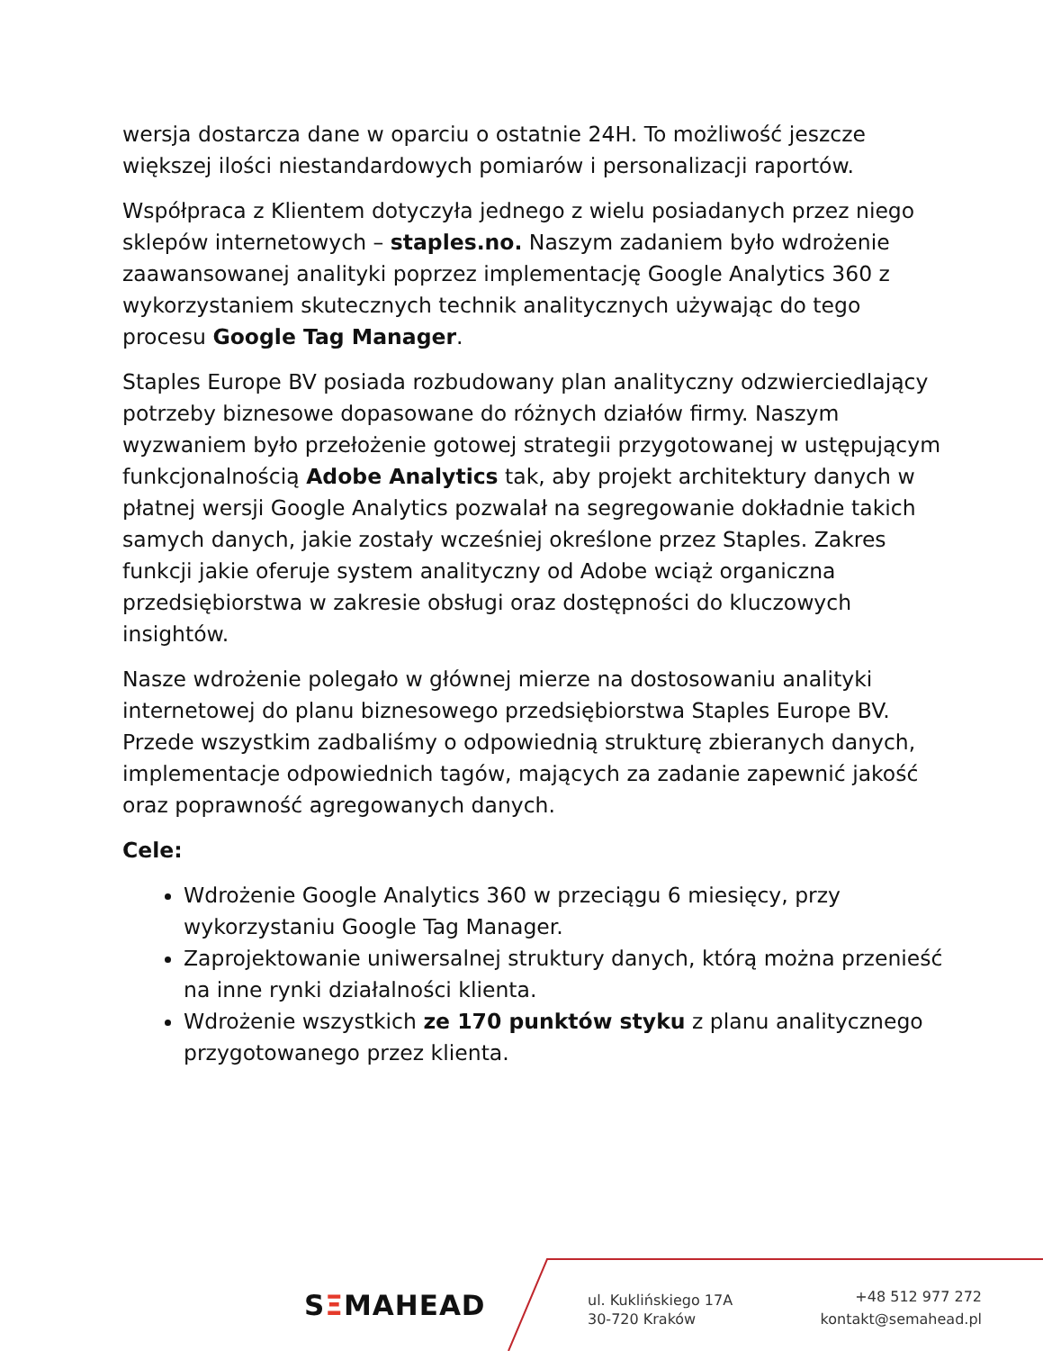wersja dostarcza dane w oparciu o ostatnie 24H. To możliwość jeszcze większej ilości niestandardowych pomiarów i personalizacji raportów.
Współpraca z Klientem dotyczyła jednego z wielu posiadanych przez niego sklepów internetowych – staples.no. Naszym zadaniem było wdrożenie zaawansowanej analityki poprzez implementację Google Analytics 360 z wykorzystaniem skutecznych technik analitycznych używając do tego procesu Google Tag Manager.
Staples Europe BV posiada rozbudowany plan analityczny odzwierciedlający potrzeby biznesowe dopasowane do różnych działów firmy. Naszym wyzwaniem było przełożenie gotowej strategii przygotowanej w ustępującym funkcjonalnością Adobe Analytics tak, aby projekt architektury danych w płatnej wersji Google Analytics pozwalał na segregowanie dokładnie takich samych danych, jakie zostały wcześniej określone przez Staples. Zakres funkcji jakie oferuje system analityczny od Adobe wciąż organiczna przedsiębiorstwa w zakresie obsługi oraz dostępności do kluczowych insightów.
Nasze wdrożenie polegało w głównej mierze na dostosowaniu analityki internetowej do planu biznesowego przedsiębiorstwa Staples Europe BV. Przede wszystkim zadbaliśmy o odpowiednią strukturę zbieranych danych, implementacje odpowiednich tagów, mających za zadanie zapewnić jakość oraz poprawność agregowanych danych.
Cele:
Wdrożenie Google Analytics 360 w przeciągu 6 miesięcy, przy wykorzystaniu Google Tag Manager.
Zaprojektowanie uniwersalnej struktury danych, którą można przenieść na inne rynki działalności klienta.
Wdrożenie wszystkich ze 170 punktów styku z planu analitycznego przygotowanego przez klienta.
SΞMAHEAD
ul. Kuklińskiego 17A
30-720 Kraków
+48 512 977 272
kontakt@semahead.pl